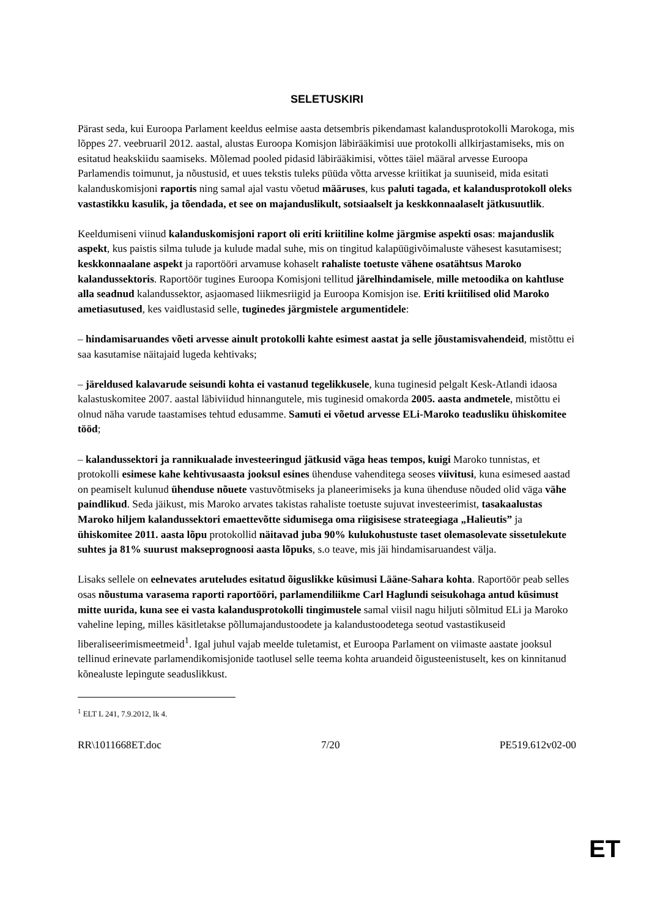SELETUSKIRI
Pärast seda, kui Euroopa Parlament keeldus eelmise aasta detsembris pikendamast kalandusprotokolli Marokoga, mis lõppes 27. veebruaril 2012. aastal, alustas Euroopa Komisjon läbirääkimisi uue protokolli allkirjastamiseks, mis on esitatud heakskiidu saamiseks. Mõlemad pooled pidasid läbirääkimisi, võttes täiel määral arvesse Euroopa Parlamendis toimunut, ja nõustusid, et uues tekstis tuleks püüda võtta arvesse kriitikat ja suuniseid, mida esitati kalanduskomisjoni raportis ning samal ajal vastu võetud määruses, kus paluti tagada, et kalandusprotokoll oleks vastastikku kasulik, ja tõendada, et see on majanduslikult, sotsiaalselt ja keskkonnaalaselt jätkusuutlik.
Keeldumiseni viinud kalanduskomisjoni raport oli eriti kriitiline kolme järgmise aspekti osas: majanduslik aspekt, kus paistis silma tulude ja kulude madal suhe, mis on tingitud kalapüügivõimaluste vähesest kasutamisest; keskkonnaalane aspekt ja raportööri arvamuse kohaselt rahaliste toetuste vähene osatähtsus Maroko kalandussektoris. Raportöör tugines Euroopa Komisjoni tellitud järelhindamisele, mille metoodika on kahtluse alla seadnud kalandussektor, asjaomased liikmesriigid ja Euroopa Komisjon ise. Eriti kriitilised olid Maroko ametiasutused, kes vaidlustasid selle, tuginedes järgmistele argumentidele:
– hindamisaruandes võeti arvesse ainult protokolli kahte esimest aastat ja selle jõustamisvahendeid, mistõttu ei saa kasutamise näitajaid lugeda kehtivaks;
– järeldused kalavarude seisundi kohta ei vastanud tegelikkusele, kuna tuginesid pelgalt Kesk-Atlandi idaosa kalastuskomitee 2007. aastal läbiviidud hinnangutele, mis tuginesid omakorda 2005. aasta andmetele, mistõttu ei olnud näha varude taastamises tehtud edusamme. Samuti ei võetud arvesse ELi-Maroko teadusliku ühiskomitee tööd;
– kalandussektori ja rannikualade investeeringud jätkusid väga heas tempos, kuigi Maroko tunnistas, et protokolli esimese kahe kehtivusaasta jooksul esines ühenduse vahenditega seoses viivitusi, kuna esimesed aastad on peamiselt kulunud ühenduse nõuete vastuvõtmiseks ja planeerimiseks ja kuna ühenduse nõuded olid väga vähe paindlikud. Seda jäikust, mis Maroko arvates takistas rahaliste toetuste sujuvat investeerimist, tasakaalustas Maroko hiljem kalandussektori emaettevõtte sidumisega oma riigisisese strateegiaga „Halieutis” ja ühiskomitee 2011. aasta lõpu protokollid näitavad juba 90% kulukohustuste taset olemasolevate sissetulekute suhtes ja 81% suurust makseprognoosi aasta lõpuks, s.o teave, mis jäi hindamisaruandest välja.
Lisaks sellele on eelnevates aruteludes esitatud õiguslikke küsimusi Lääne-Sahara kohta. Raportöör peab selles osas nõustuma varasema raporti raportööri, parlamendiliikme Carl Haglundi seisukohaga antud küsimust mitte uurida, kuna see ei vasta kalandusprotokolli tingimustele samal viisil nagu hiljuti sõlmitud ELi ja Maroko vaheline leping, milles käsitletakse põllumajandustoodete ja kalandustoodetega seotud vastastikuseid liberaliseerimismeetmeid<sup>1</sup>. Igal juhul vajab meelde tuletamist, et Euroopa Parlament on viimaste aastate jooksul tellinud erinevate parlamendikomisjonide taotlusel selle teema kohta aruandeid õigusteenistuselt, kes on kinnitanud kõnealuste lepingute seaduslikkust.
<sup>1</sup> ELT L 241, 7.9.2012, lk 4.
RR\1011668ET.doc 7/20 PE519.612v02-00
ET